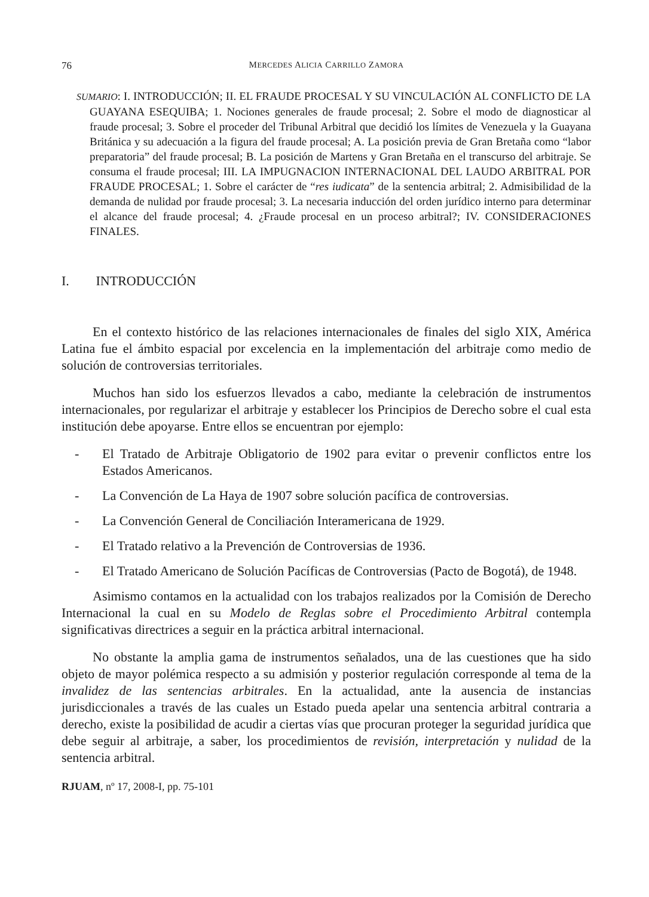76 MERCEDES ALICIA CARRILLO ZAMORA
SUMARIO: I. INTRODUCCIÓN; II. EL FRAUDE PROCESAL Y SU VINCULACIÓN AL CONFLICTO DE LA GUAYANA ESEQUIBA; 1. Nociones generales de fraude procesal; 2. Sobre el modo de diagnosticar al fraude procesal; 3. Sobre el proceder del Tribunal Arbitral que decidió los límites de Venezuela y la Guayana Británica y su adecuación a la figura del fraude procesal; A. La posición previa de Gran Bretaña como “labor preparatoria” del fraude procesal; B. La posición de Martens y Gran Bretaña en el transcurso del arbitraje. Se consuma el fraude procesal; III. LA IMPUGNACION INTERNACIONAL DEL LAUDO ARBITRAL POR FRAUDE PROCESAL; 1. Sobre el carácter de “res iudicata” de la sentencia arbitral; 2. Admisibilidad de la demanda de nulidad por fraude procesal; 3. La necesaria inducción del orden jurídico interno para determinar el alcance del fraude procesal; 4. ¿Fraude procesal en un proceso arbitral?; IV. CONSIDERACIONES FINALES.
I. INTRODUCCIÓN
En el contexto histórico de las relaciones internacionales de finales del siglo XIX, América Latina fue el ámbito espacial por excelencia en la implementación del arbitraje como medio de solución de controversias territoriales.
Muchos han sido los esfuerzos llevados a cabo, mediante la celebración de instrumentos internacionales, por regularizar el arbitraje y establecer los Principios de Derecho sobre el cual esta institución debe apoyarse. Entre ellos se encuentran por ejemplo:
- El Tratado de Arbitraje Obligatorio de 1902 para evitar o prevenir conflictos entre los Estados Americanos.
- La Convención de La Haya de 1907 sobre solución pacífica de controversias.
- La Convención General de Conciliación Interamericana de 1929.
- El Tratado relativo a la Prevención de Controversias de 1936.
- El Tratado Americano de Solución Pacíficas de Controversias (Pacto de Bogotá), de 1948.
Asimismo contamos en la actualidad con los trabajos realizados por la Comisión de Derecho Internacional la cual en su Modelo de Reglas sobre el Procedimiento Arbitral contempla significativas directrices a seguir en la práctica arbitral internacional.
No obstante la amplia gama de instrumentos señalados, una de las cuestiones que ha sido objeto de mayor polémica respecto a su admisión y posterior regulación corresponde al tema de la invalidez de las sentencias arbitrales. En la actualidad, ante la ausencia de instancias jurisdiccionales a través de las cuales un Estado pueda apelar una sentencia arbitral contraria a derecho, existe la posibilidad de acudir a ciertas vías que procuran proteger la seguridad jurídica que debe seguir al arbitraje, a saber, los procedimientos de revisión, interpretación y nulidad de la sentencia arbitral.
RJUAM, nº 17, 2008-I, pp. 75-101